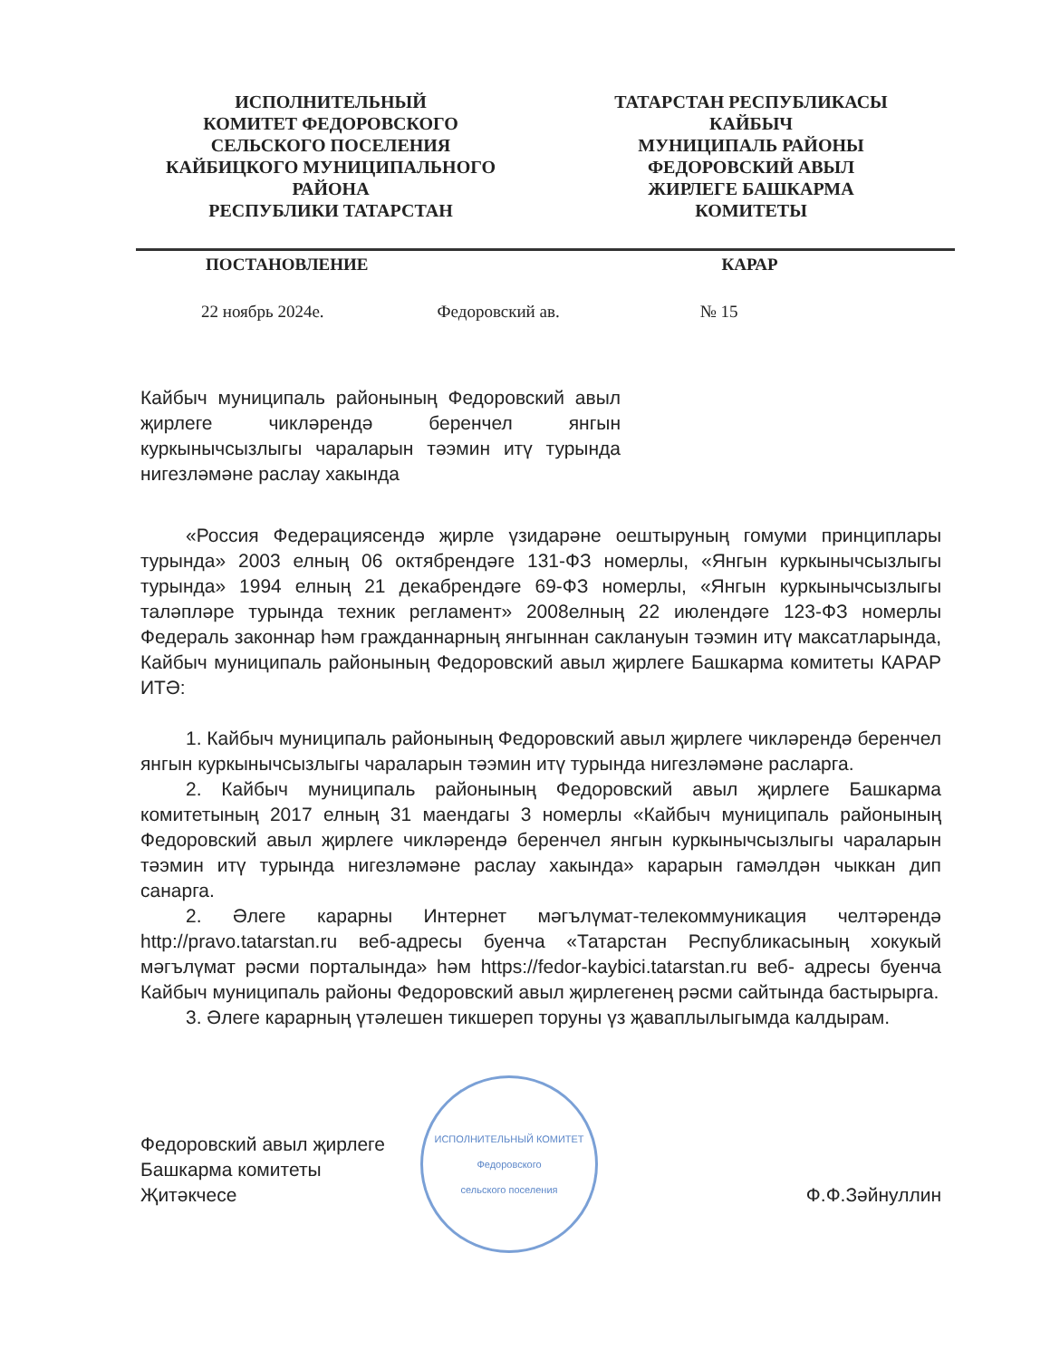ИСПОЛНИТЕЛЬНЫЙ
КОМИТЕТ ФЕДОРОВСКОГО
СЕЛЬСКОГО ПОСЕЛЕНИЯ
КАЙБИЦКОГО МУНИЦИПАЛЬНОГО
РАЙОНА
РЕСПУБЛИКИ ТАТАРСТАН
ТАТАРСТАН РЕСПУБЛИКАСЫ
КАЙБЫЧ
МУНИЦИПАЛЬ РАЙОНЫ
ФЕДОРОВСКИЙ АВЫЛ
ЖИРЛЕГЕ БАШКАРМА
КОМИТЕТЫ
ПОСТАНОВЛЕНИЕ КАРАР
22 ноябрь 2024е. Федоровский ав. № 15
Кайбыч муниципаль районының Федоровский авыл җирлеге чикләрендә беренчел янгын куркынычсызлыгы чараларын тәэмин итү турында нигезләмәне раслау хакында
«Россия Федерациясендә җирле үзидарәне оештыруның гомуми принциплары турында» 2003 елның 06 октябрендәге 131-ФЗ номерлы, «Янгын куркынычсызлыгы турында» 1994 елның 21 декабрендәге 69-ФЗ номерлы, «Янгын куркынычсызлыгы таләпләре турында техник регламент» 2008елның 22 июлендәге 123-ФЗ номерлы Федераль законнар һәм гражданнарның янгыннан саклануын тәэмин итү максатларында, Кайбыч муниципаль районының Федоровский авыл җирлеге Башкарма комитеты КАРАР ИТӘ:
1. Кайбыч муниципаль районының Федоровский авыл җирлеге чикләрендә беренчел янгын куркынычсызлыгы чараларын тәэмин итү турында нигезләмәне расларга.
2. Кайбыч муниципаль районының Федоровский авыл җирлеге Башкарма комитетының 2017 елның 31 маендагы 3 номерлы «Кайбыч муниципаль районының Федоровский авыл җирлеге чикләрендә беренчел янгын куркынычсызлыгы чараларын тәэмин итү турында нигезләмәне раслау хакында» карарын гамәлдән чыккан дип санарга.
2. Әлеге карарны Интернет мәгълүмат-телекоммуникация челтәрендә http://pravo.tatarstan.ru веб-адресы буенча «Татарстан Республикасының хокукый мәгълүмат рәсми порталында» һәм https://fedor-kaybici.tatarstan.ru веб- адресы буенча Кайбыч муниципаль районы Федоровский авыл җирлегенең рәсми сайтында бастырырга.
3. Әлеге карарның үтәлешен тикшереп торуны үз җаваплылыгымда калдырам.
Федоровский авыл җирлеге
Башкарма комитеты
Җитәкчесе
ИСПОЛНИТЕЛЬНЫЙ КОМИТЕТ
Федоровского
сельского поселения
Ф.Ф.Зәйнуллин